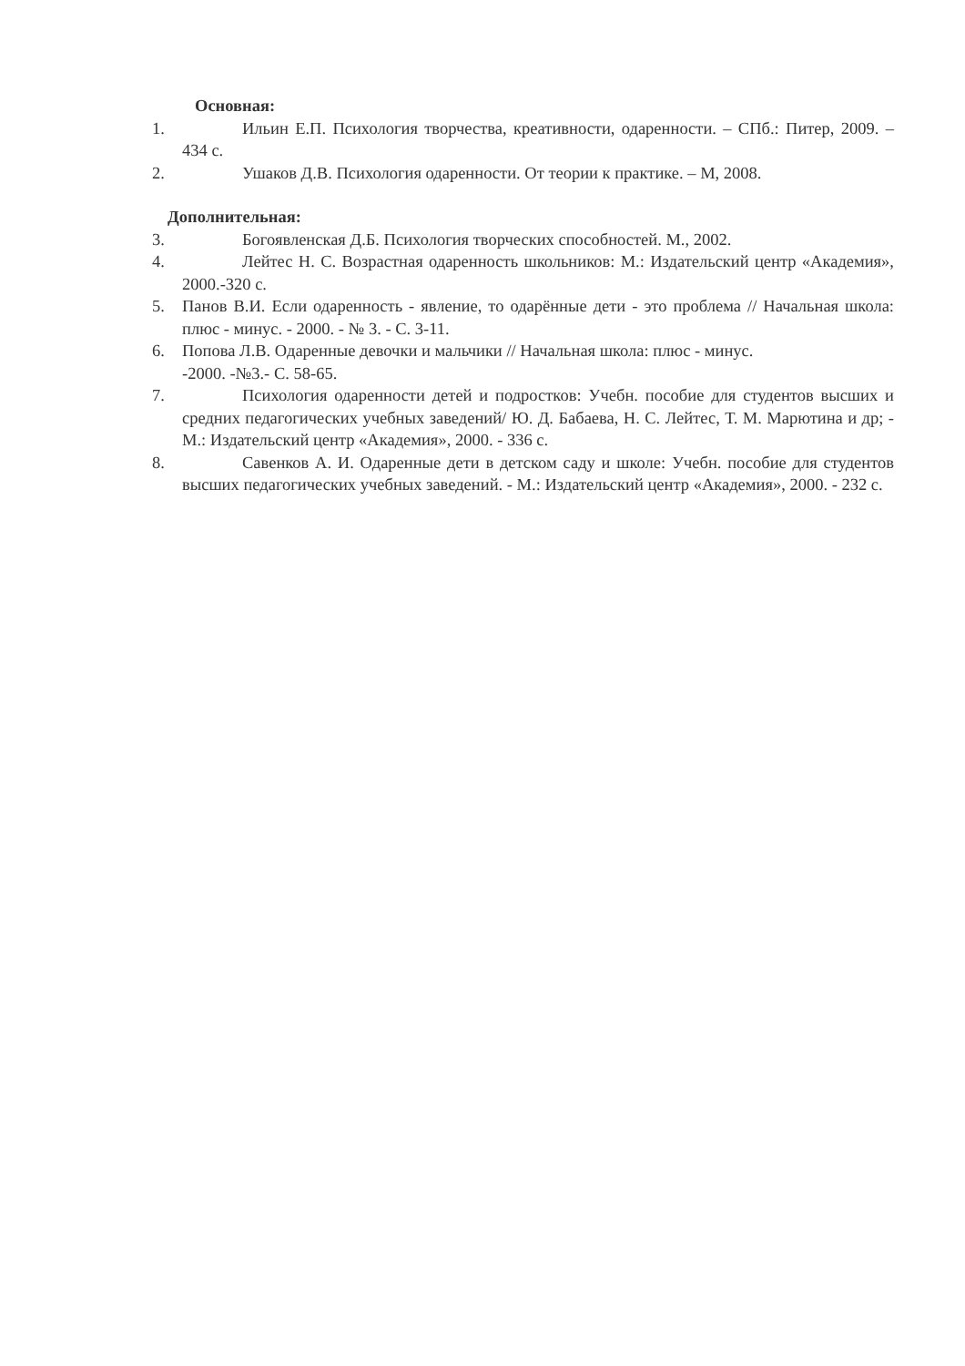Основная:
1. Ильин Е.П. Психология творчества, креативности, одаренности. – СПб.: Питер, 2009. – 434 с.
2. Ушаков Д.В. Психология одаренности. От теории к практике. – М, 2008.
Дополнительная:
3. Богоявленская Д.Б. Психология творческих способностей. М., 2002.
4. Лейтес Н. С. Возрастная одаренность школьников: М.: Издательский центр «Академия», 2000.-320 с.
5. Панов В.И. Если одаренность - явление, то одарённые дети - это проблема // Начальная школа: плюс - минус. - 2000. - № 3. - С. 3-11.
6. Попова Л.В. Одаренные девочки и мальчики // Начальная школа: плюс - минус.
-2000. -№3.- С. 58-65.
7. Психология одаренности детей и подростков: Учебн. пособие для студентов высших и средних педагогических учебных заведений/ Ю. Д. Бабаева, Н. С. Лейтес, Т. М. Марютина и др; - М.: Издательский центр «Академия», 2000. - 336 с.
8. Савенков А. И. Одаренные дети в детском саду и школе: Учебн. пособие для студентов высших педагогических учебных заведений. - М.: Издательский центр «Академия», 2000. - 232 с.